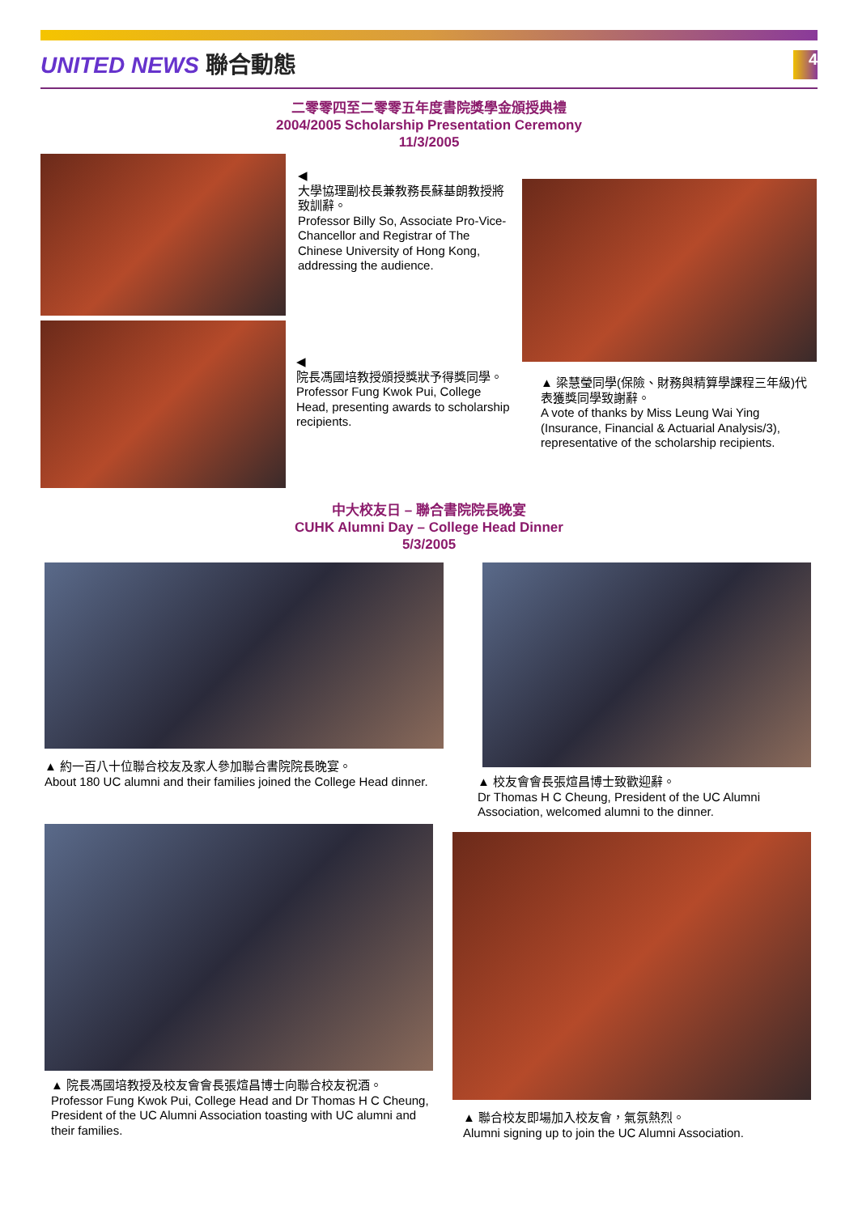UNITED NEWS 聯合動態
4
二零零四至二零零五年度書院獎學金頒授典禮
2004/2005 Scholarship Presentation Ceremony
11/3/2005
◀
大學協理副校長兼教務長蘇基朗教授將致訓辭。
Professor Billy So, Associate Pro-Vice-Chancellor and Registrar of The Chinese University of Hong Kong, addressing the audience.
◀
院長馮國培教授頒授獎狀予得獎同學。
Professor Fung Kwok Pui, College Head, presenting awards to scholarship recipients.
▲ 梁慧瑩同學(保險、財務與精算學課程三年級)代表獲獎同學致謝辭。
A vote of thanks by Miss Leung Wai Ying (Insurance, Financial & Actuarial Analysis/3), representative of the scholarship recipients.
中大校友日 – 聯合書院院長晚宴
CUHK Alumni Day – College Head Dinner
5/3/2005
▲ 約一百八十位聯合校友及家人參加聯合書院院長晚宴。
About 180 UC alumni and their families joined the College Head dinner.
▲ 校友會會長張煊昌博士致歡迎辭。
Dr Thomas H C Cheung, President of the UC Alumni Association, welcomed alumni to the dinner.
▲ 院長馮國培教授及校友會會長張煊昌博士向聯合校友祝酒。
Professor Fung Kwok Pui, College Head and Dr Thomas H C Cheung, President of the UC Alumni Association toasting with UC alumni and their families.
▲ 聯合校友即場加入校友會，氣氛熱烈。
Alumni signing up to join the UC Alumni Association.